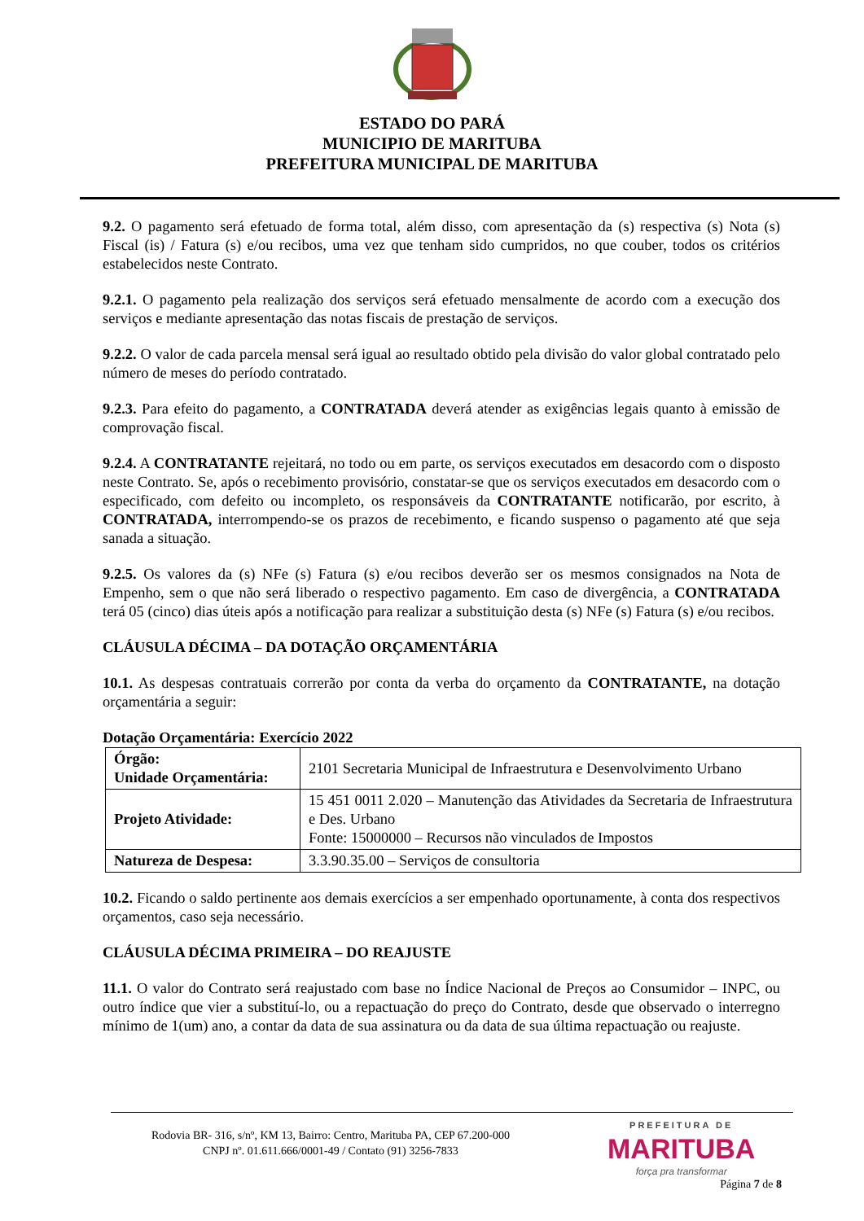ESTADO DO PARÁ
MUNICIPIO DE MARITUBA
PREFEITURA MUNICIPAL DE MARITUBA
9.2. O pagamento será efetuado de forma total, além disso, com apresentação da (s) respectiva (s) Nota (s) Fiscal (is) / Fatura (s) e/ou recibos, uma vez que tenham sido cumpridos, no que couber, todos os critérios estabelecidos neste Contrato.
9.2.1. O pagamento pela realização dos serviços será efetuado mensalmente de acordo com a execução dos serviços e mediante apresentação das notas fiscais de prestação de serviços.
9.2.2. O valor de cada parcela mensal será igual ao resultado obtido pela divisão do valor global contratado pelo número de meses do período contratado.
9.2.3. Para efeito do pagamento, a CONTRATADA deverá atender as exigências legais quanto à emissão de comprovação fiscal.
9.2.4. A CONTRATANTE rejeitará, no todo ou em parte, os serviços executados em desacordo com o disposto neste Contrato. Se, após o recebimento provisório, constatar-se que os serviços executados em desacordo com o especificado, com defeito ou incompleto, os responsáveis da CONTRATANTE notificarão, por escrito, à CONTRATADA, interrompendo-se os prazos de recebimento, e ficando suspenso o pagamento até que seja sanada a situação.
9.2.5. Os valores da (s) NFe (s) Fatura (s) e/ou recibos deverão ser os mesmos consignados na Nota de Empenho, sem o que não será liberado o respectivo pagamento. Em caso de divergência, a CONTRATADA terá 05 (cinco) dias úteis após a notificação para realizar a substituição desta (s) NFe (s) Fatura (s) e/ou recibos.
CLÁUSULA DÉCIMA – DA DOTAÇÃO ORÇAMENTÁRIA
10.1. As despesas contratuais correrão por conta da verba do orçamento da CONTRATANTE, na dotação orçamentária a seguir:
Dotação Orçamentária: Exercício 2022
| Órgão: Unidade Orçamentária: | 2101 Secretaria Municipal de Infraestrutura e Desenvolvimento Urbano |
| Projeto Atividade: | 15 451 0011 2.020 – Manutenção das Atividades da Secretaria de Infraestrutura e Des. Urbano Fonte: 15000000 – Recursos não vinculados de Impostos |
| Natureza de Despesa: | 3.3.90.35.00 – Serviços de consultoria |
10.2. Ficando o saldo pertinente aos demais exercícios a ser empenhado oportunamente, à conta dos respectivos orçamentos, caso seja necessário.
CLÁUSULA DÉCIMA PRIMEIRA – DO REAJUSTE
11.1. O valor do Contrato será reajustado com base no Índice Nacional de Preços ao Consumidor – INPC, ou outro índice que vier a substituí-lo, ou a repactuação do preço do Contrato, desde que observado o interregno mínimo de 1(um) ano, a contar da data de sua assinatura ou da data de sua última repactuação ou reajuste.
Rodovia BR- 316, s/nº, KM 13, Bairro: Centro, Marituba PA, CEP 67.200-000
CNPJ nº. 01.611.666/0001-49 / Contato (91) 3256-7833
PREFEITURA DE
MARITUBA
força pra transformar
Página 7 de 8